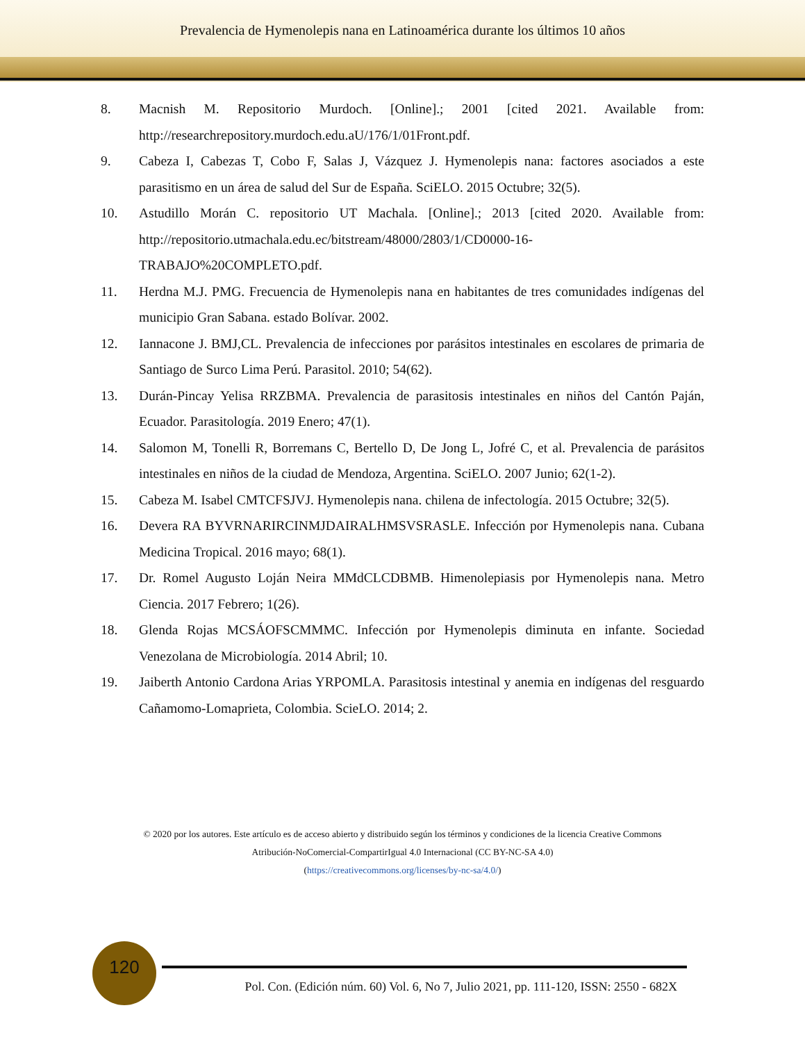Prevalencia de Hymenolepis nana en Latinoamérica durante los últimos 10 años
8. Macnish M. Repositorio Murdoch. [Online].; 2001 [cited 2021. Available from: http://researchrepository.murdoch.edu.aU/176/1/01Front.pdf.
9. Cabeza I, Cabezas T, Cobo F, Salas J, Vázquez J. Hymenolepis nana: factores asociados a este parasitismo en un área de salud del Sur de España. SciELO. 2015 Octubre; 32(5).
10. Astudillo Morán C. repositorio UT Machala. [Online].; 2013 [cited 2020. Available from: http://repositorio.utmachala.edu.ec/bitstream/48000/2803/1/CD0000-16-TRABAJO%20COMPLETO.pdf.
11. Herdna M.J. PMG. Frecuencia de Hymenolepis nana en habitantes de tres comunidades indígenas del municipio Gran Sabana. estado Bolívar. 2002.
12. Iannacone J. BMJ,CL. Prevalencia de infecciones por parásitos intestinales en escolares de primaria de Santiago de Surco Lima Perú. Parasitol. 2010; 54(62).
13. Durán-Pincay Yelisa RRZBMA. Prevalencia de parasitosis intestinales en niños del Cantón Paján, Ecuador. Parasitología. 2019 Enero; 47(1).
14. Salomon M, Tonelli R, Borremans C, Bertello D, De Jong L, Jofré C, et al. Prevalencia de parásitos intestinales en niños de la ciudad de Mendoza, Argentina. SciELO. 2007 Junio; 62(1-2).
15. Cabeza M. Isabel CMTCFSJVJ. Hymenolepis nana. chilena de infectología. 2015 Octubre; 32(5).
16. Devera RA BYVRNARIRCINMJDAIRALHMSVSRASLE. Infección por Hymenolepis nana. Cubana Medicina Tropical. 2016 mayo; 68(1).
17. Dr. Romel Augusto Loján Neira MMdCLCDBMB. Himenolepiasis por Hymenolepis nana. Metro Ciencia. 2017 Febrero; 1(26).
18. Glenda Rojas MCSÁOFSCMMMC. Infección por Hymenolepis diminuta en infante. Sociedad Venezolana de Microbiología. 2014 Abril; 10.
19. Jaiberth Antonio Cardona Arias YRPOMLA. Parasitosis intestinal y anemia en indígenas del resguardo Cañamomo-Lomaprieta, Colombia. ScieLO. 2014; 2.
© 2020 por los autores. Este artículo es de acceso abierto y distribuido según los términos y condiciones de la licencia Creative Commons
Atribución-NoComercial-CompartirIgual 4.0 Internacional (CC BY-NC-SA 4.0)
(https://creativecommons.org/licenses/by-nc-sa/4.0/)
120
Pol. Con. (Edición núm. 60) Vol. 6, No 7, Julio 2021, pp. 111-120, ISSN: 2550 - 682X